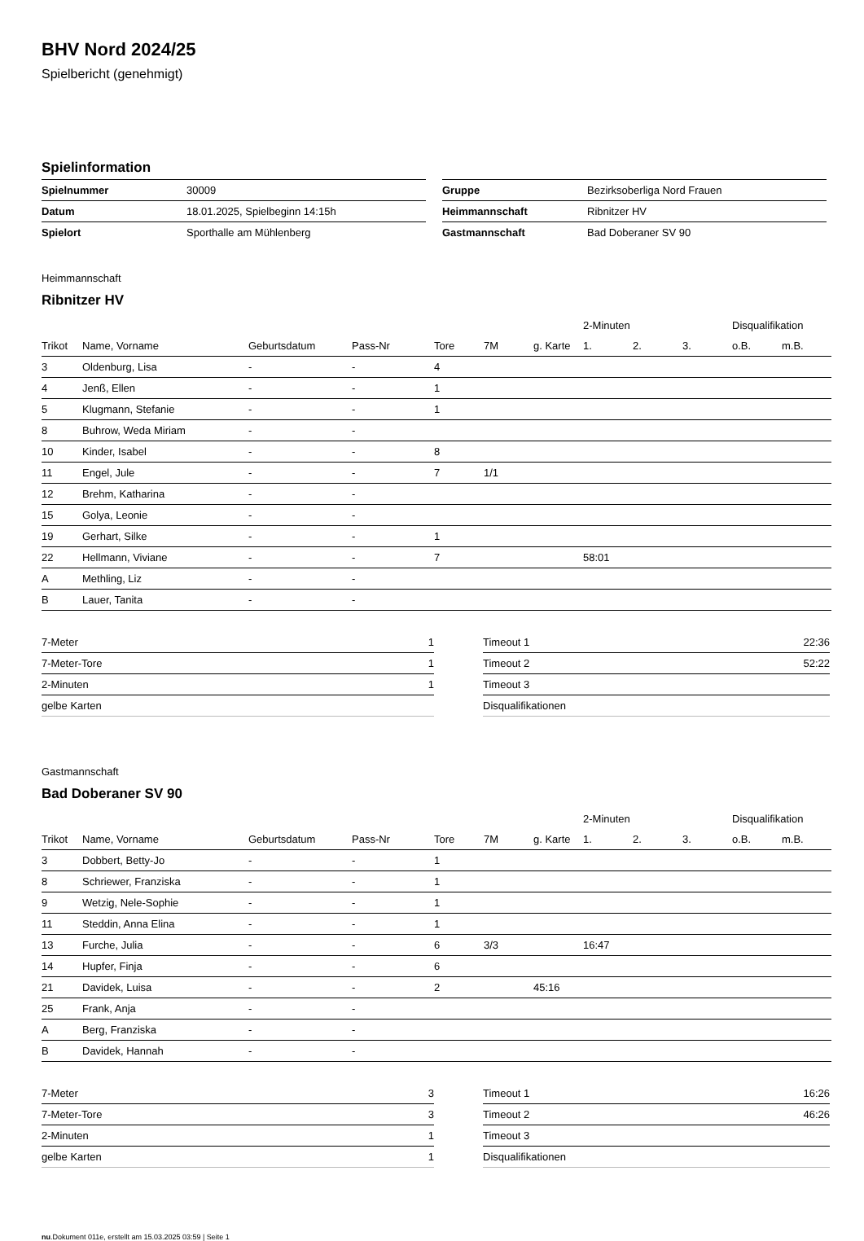BHV Nord 2024/25
Spielbericht (genehmigt)
Spielinformation
| Spielnummer | 30009 |
| Datum | 18.01.2025, Spielbeginn 14:15h |
| Spielort | Sporthalle am Mühlenberg |
| Gruppe | Bezirksoberliga Nord Frauen |
| Heimmannschaft | Ribnitzer HV |
| Gastmannschaft | Bad Doberaner SV 90 |
Heimmannschaft
Ribnitzer HV
| | | | | | | | 2-Minuten | | | Disqualifikation | |
| --- | --- | --- | --- | --- | --- | --- | --- | --- | --- | --- | --- |
| Trikot | Name, Vorname | Geburtsdatum | Pass-Nr | Tore | 7M | g. Karte | 1. | 2. | 3. | o.B. | m.B. |
| 3 | Oldenburg, Lisa | - | - | 4 | | | | | | | |
| 4 | Jenß, Ellen | - | - | 1 | | | | | | | |
| 5 | Klugmann, Stefanie | - | - | 1 | | | | | | | |
| 8 | Buhrow, Weda Miriam | - | - | | | | | | | | |
| 10 | Kinder, Isabel | - | - | 8 | | | | | | | |
| 11 | Engel, Jule | - | - | 7 | 1/1 | | | | | | |
| 12 | Brehm, Katharina | - | - | | | | | | | | |
| 15 | Golya, Leonie | - | - | | | | | | | | |
| 19 | Gerhart, Silke | - | - | 1 | | | | | | | |
| 22 | Hellmann, Viviane | - | - | 7 | | | 58:01 | | | | |
| A | Methling, Liz | - | - | | | | | | | | |
| B | Lauer, Tanita | - | - | | | | | | | | |
| 7-Meter | 1 |
| 7-Meter-Tore | 1 |
| 2-Minuten | 1 |
| gelbe Karten | |
| Timeout 1 | 22:36 |
| Timeout 2 | 52:22 |
| Timeout 3 | |
| Disqualifikationen | |
Gastmannschaft
Bad Doberaner SV 90
| | | | | | | | 2-Minuten | | | Disqualifikation | |
| --- | --- | --- | --- | --- | --- | --- | --- | --- | --- | --- | --- |
| Trikot | Name, Vorname | Geburtsdatum | Pass-Nr | Tore | 7M | g. Karte | 1. | 2. | 3. | o.B. | m.B. |
| 3 | Dobbert, Betty-Jo | - | - | 1 | | | | | | | |
| 8 | Schriewer, Franziska | - | - | 1 | | | | | | | |
| 9 | Wetzig, Nele-Sophie | - | - | 1 | | | | | | | |
| 11 | Steddin, Anna Elina | - | - | 1 | | | | | | | |
| 13 | Furche, Julia | - | - | 6 | 3/3 | | 16:47 | | | | |
| 14 | Hupfer, Finja | - | - | 6 | | | | | | | |
| 21 | Davidek, Luisa | - | - | 2 | | 45:16 | | | | | |
| 25 | Frank, Anja | - | - | | | | | | | | |
| A | Berg, Franziska | - | - | | | | | | | | |
| B | Davidek, Hannah | - | - | | | | | | | | |
| 7-Meter | 3 |
| 7-Meter-Tore | 3 |
| 2-Minuten | 1 |
| gelbe Karten | 1 |
| Timeout 1 | 16:26 |
| Timeout 2 | 46:26 |
| Timeout 3 | |
| Disqualifikationen | |
nu.Dokument 011e, erstellt am 15.03.2025 03:59 | Seite 1